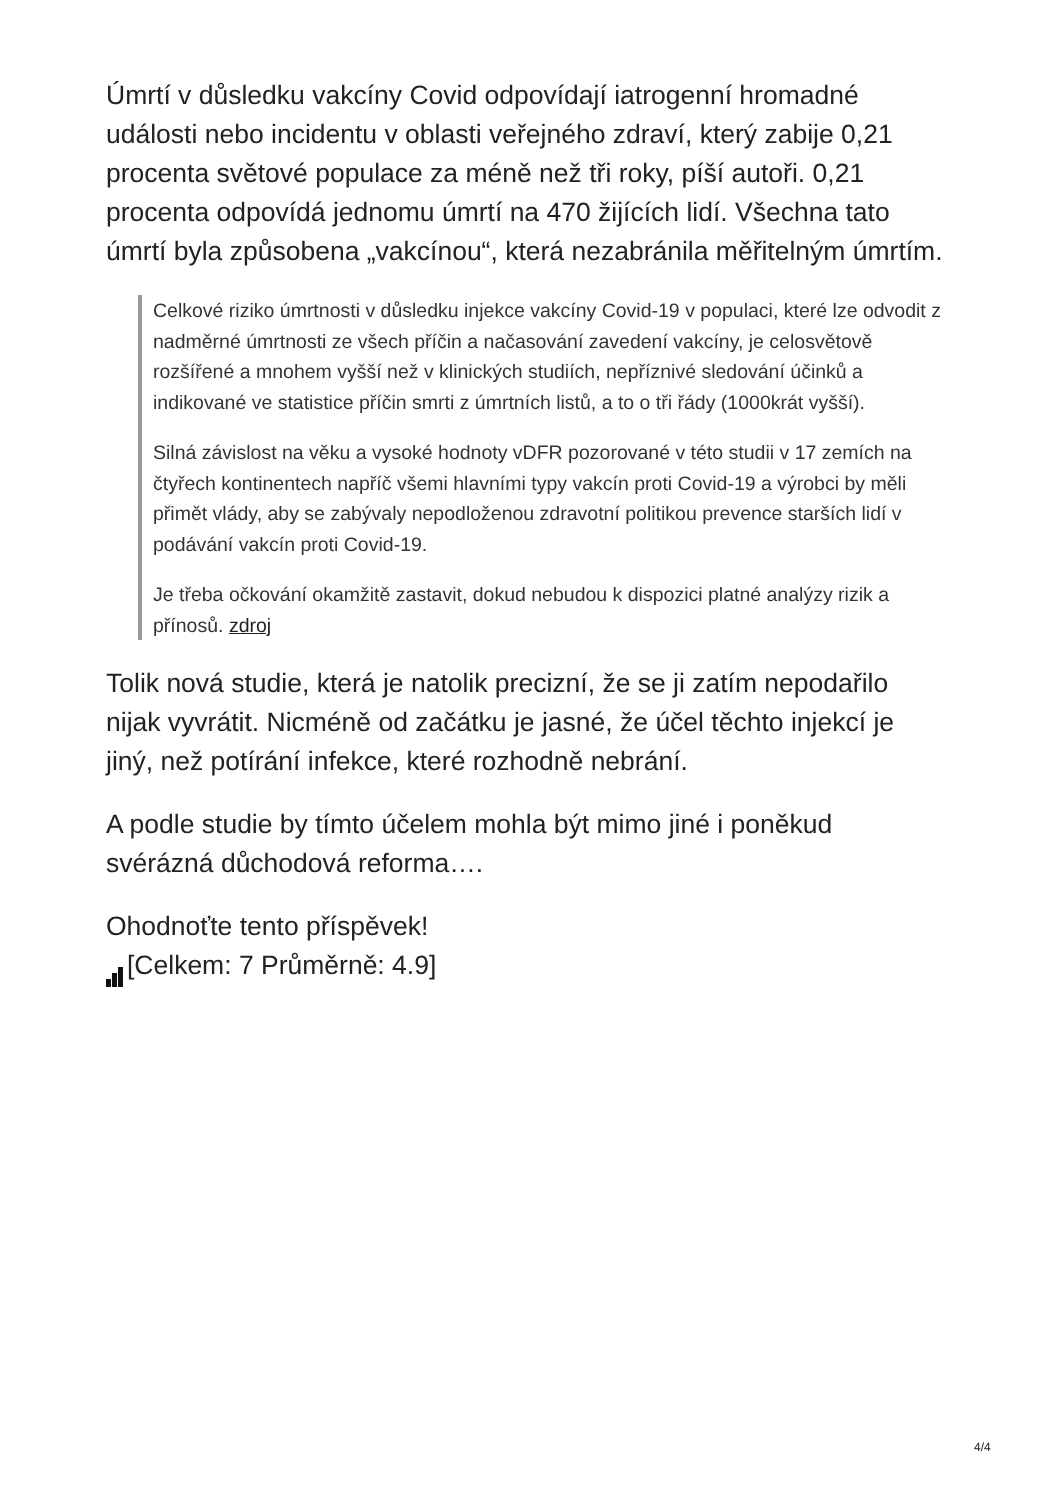Úmrtí v důsledku vakcíny Covid odpovídají iatrogenní hromadné události nebo incidentu v oblasti veřejného zdraví, který zabije 0,21 procenta světové populace za méně než tři roky, píší autoři. 0,21 procenta odpovídá jednomu úmrtí na 470 žijících lidí. Všechna tato úmrtí byla způsobena „vakcínou“, která nezabránila měřitelným úmrtím.
Celkové riziko úmrtnosti v důsledku injekce vakcíny Covid-19 v populaci, které lze odvodit z nadměrné úmrtnosti ze všech příčin a načasování zavedení vakcíny, je celosvětově rozšířené a mnohem vyšší než v klinických studiích, nepříznivé sledování účinků a indikované ve statistice příčin smrti z úmrtních listů, a to o tři řády (1000krát vyšší).
Silná závislost na věku a vysoké hodnoty vDFR pozorované v této studii v 17 zemích na čtyřech kontinentech napříč všemi hlavními typy vakcín proti Covid-19 a výrobci by měli přimět vlády, aby se zabývaly nepodloženou zdravotní politikou prevence starších lidí v podávání vakcín proti Covid-19.
Je třeba očkování okamžitě zastavit, dokud nebudou k dispozici platné analýzy rizik a přínosů. zdroj
Tolik nová studie, která je natolik precizní, že se ji zatím nepodařilo nijak vyvrátit. Nicméně od začátku je jasné, že účel těchto injekcí je jiný, než potírání infekce, které rozhodně nebrání.
A podle studie by tímto účelem mohla být mimo jiné i poněkud svérázná důchodová reforma….
Ohodnoťte tento příspěvek!
[Celkem: 7 Průměrně: 4.9]
4/4